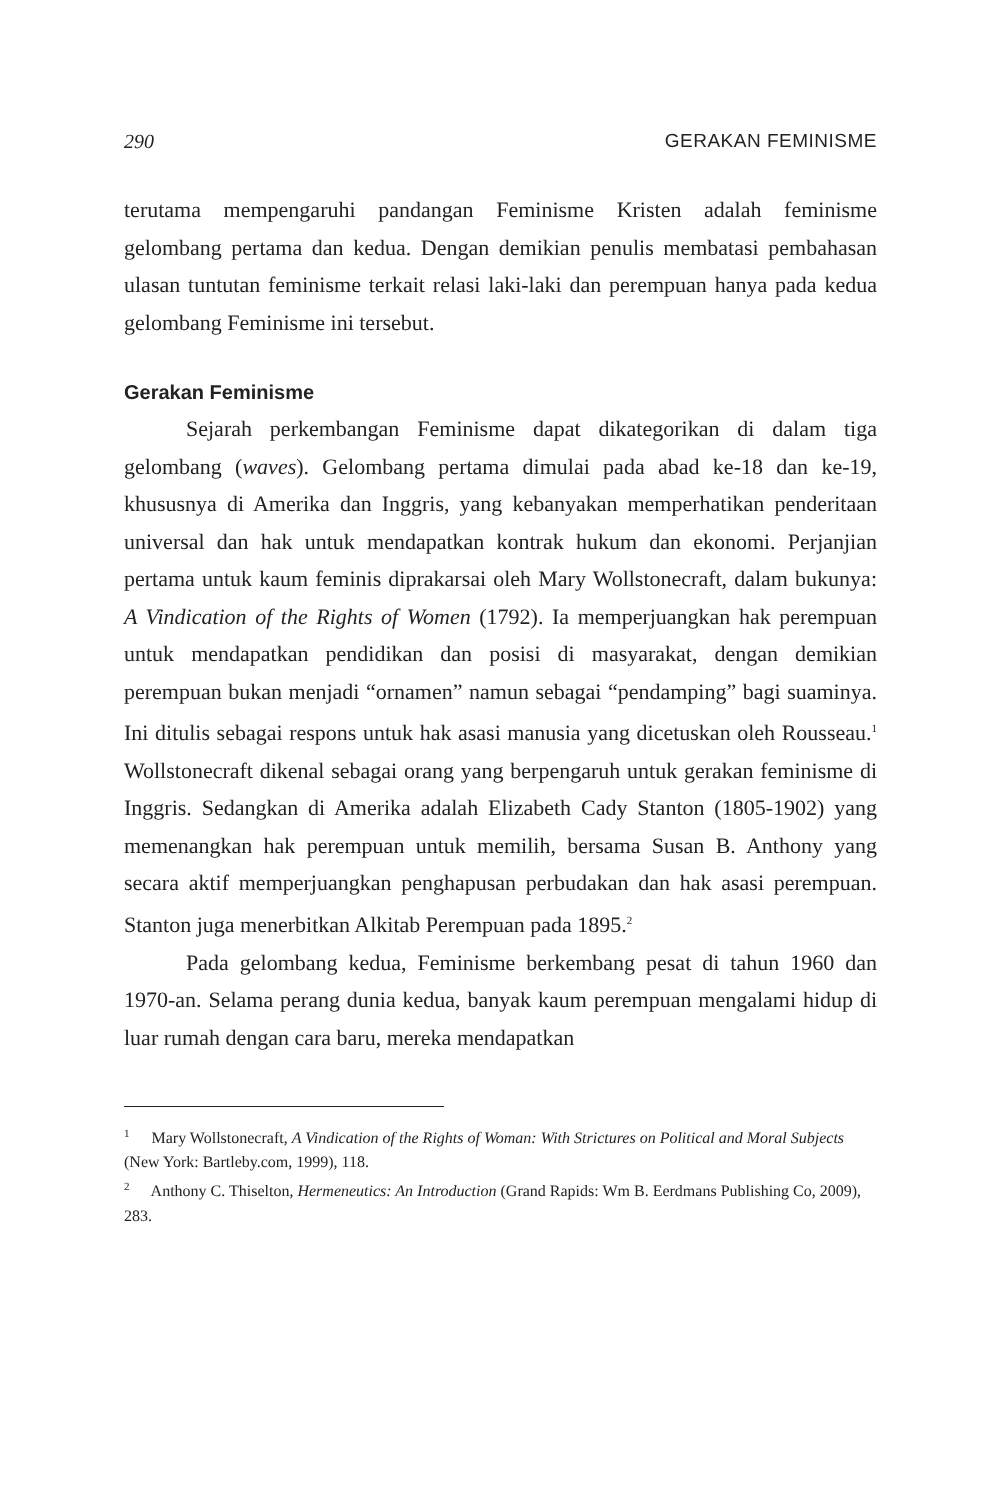290 GERAKAN FEMINISME
terutama mempengaruhi pandangan Feminisme Kristen adalah feminisme gelombang pertama dan kedua. Dengan demikian penulis membatasi pembahasan ulasan tuntutan feminisme terkait relasi laki-laki dan perempuan hanya pada kedua gelombang Feminisme ini tersebut.
Gerakan Feminisme
Sejarah perkembangan Feminisme dapat dikategorikan di dalam tiga gelombang (waves). Gelombang pertama dimulai pada abad ke-18 dan ke-19, khususnya di Amerika dan Inggris, yang kebanyakan memperhatikan penderitaan universal dan hak untuk mendapatkan kontrak hukum dan ekonomi. Perjanjian pertama untuk kaum feminis diprakarsai oleh Mary Wollstonecraft, dalam bukunya: A Vindication of the Rights of Women (1792). Ia memperjuangkan hak perempuan untuk mendapatkan pendidikan dan posisi di masyarakat, dengan demikian perempuan bukan menjadi “ornamen” namun sebagai “pendamping” bagi suaminya. Ini ditulis sebagai respons untuk hak asasi manusia yang dicetuskan oleh Rousseau.<sup>1</sup> Wollstonecraft dikenal sebagai orang yang berpengaruh untuk gerakan feminisme di Inggris. Sedangkan di Amerika adalah Elizabeth Cady Stanton (1805-1902) yang memenangkan hak perempuan untuk memilih, bersama Susan B. Anthony yang secara aktif memperjuangkan penghapusan perbudakan dan hak asasi perempuan. Stanton juga menerbitkan Alkitab Perempuan pada 1895.<sup>2</sup>
Pada gelombang kedua, Feminisme berkembang pesat di tahun 1960 dan 1970-an. Selama perang dunia kedua, banyak kaum perempuan mengalami hidup di luar rumah dengan cara baru, mereka mendapatkan
<sup>1</sup> Mary Wollstonecraft, A Vindication of the Rights of Woman: With Strictures on Political and Moral Subjects (New York: Bartleby.com, 1999), 118.
<sup>2</sup> Anthony C. Thiselton, Hermeneutics: An Introduction (Grand Rapids: Wm B. Eerdmans Publishing Co, 2009), 283.